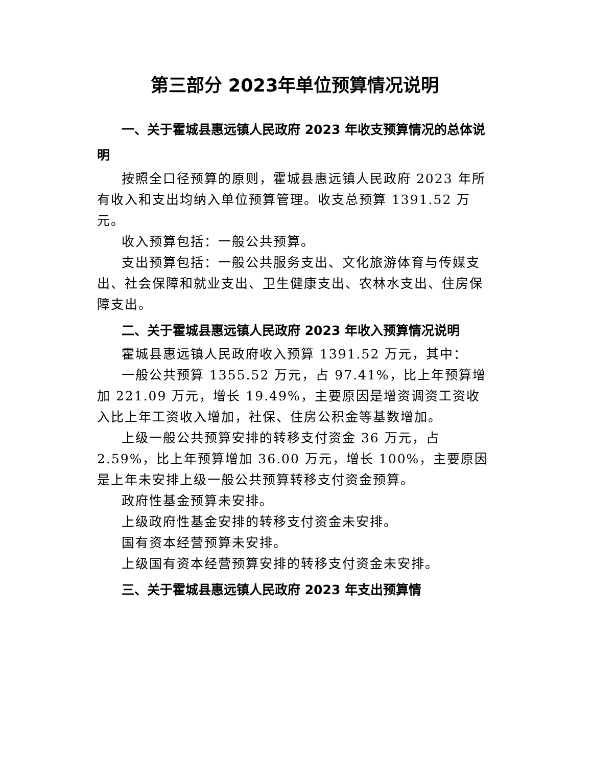第三部分 2023年单位预算情况说明
一、关于霍城县惠远镇人民政府 2023 年收支预算情况的总体说明
按照全口径预算的原则，霍城县惠远镇人民政府 2023 年所有收入和支出均纳入单位预算管理。收支总预算 1391.52 万元。
收入预算包括：一般公共预算。
支出预算包括：一般公共服务支出、文化旅游体育与传媒支出、社会保障和就业支出、卫生健康支出、农林水支出、住房保障支出。
二、关于霍城县惠远镇人民政府 2023 年收入预算情况说明
霍城县惠远镇人民政府收入预算 1391.52 万元，其中：
一般公共预算 1355.52 万元，占 97.41%，比上年预算增加 221.09 万元，增长 19.49%，主要原因是增资调资工资收入比上年工资收入增加，社保、住房公积金等基数增加。
上级一般公共预算安排的转移支付资金 36 万元，占 2.59%，比上年预算增加 36.00 万元，增长 100%，主要原因是上年未安排上级一般公共预算转移支付资金预算。
政府性基金预算未安排。
上级政府性基金安排的转移支付资金未安排。
国有资本经营预算未安排。
上级国有资本经营预算安排的转移支付资金未安排。
三、关于霍城县惠远镇人民政府 2023 年支出预算情